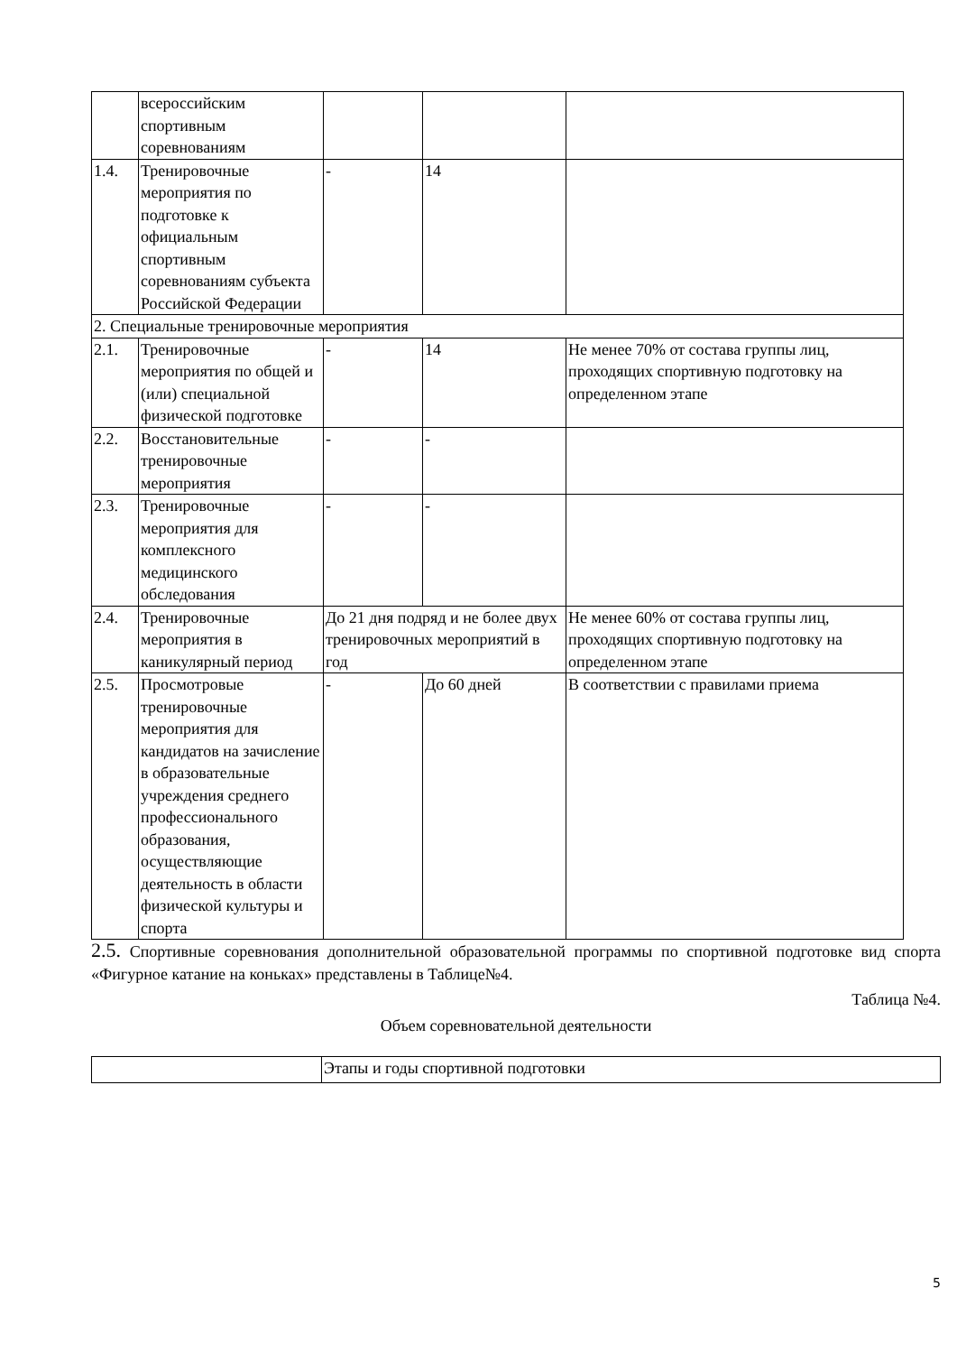| | всероссийским спортивным соревнованиям | | | |
| 1.4. | Тренировочные мероприятия по подготовке к официальным спортивным соревнованиям субъекта Российской Федерации | - | 14 | |
| 2. Специальные тренировочные мероприятия | | | | |
| 2.1. | Тренировочные мероприятия по общей и (или) специальной физической подготовке | - | 14 | Не менее 70% от состава группы лиц, проходящих спортивную подготовку на определенном этапе |
| 2.2. | Восстановительные тренировочные мероприятия | - | - | |
| 2.3. | Тренировочные мероприятия для комплексного медицинского обследования | - | - | |
| 2.4. | Тренировочные мероприятия в каникулярный период | До 21 дня подряд и не более двух тренировочных мероприятий в год | | Не менее 60% от состава группы лиц, проходящих спортивную подготовку на определенном этапе |
| 2.5. | Просмотровые тренировочные мероприятия для кандидатов на зачисление в образовательные учреждения среднего профессионального образования, осуществляющие деятельность в области физической культуры и спорта | - | До 60 дней | В соответствии с правилами приема |
2.5. Спортивные соревнования дополнительной образовательной программы по спортивной подготовке вид спорта «Фигурное катание на коньках» представлены в Таблице№4.
Таблица №4.
Объем соревновательной деятельности
| | Этапы и годы спортивной подготовки |
5